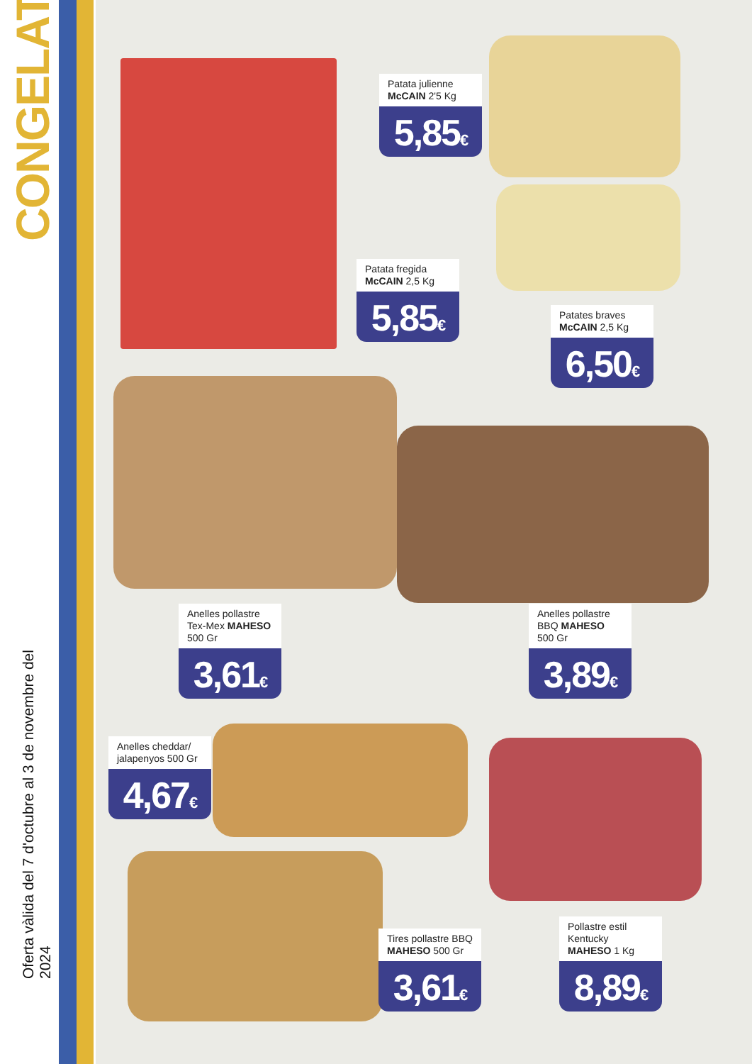CONGELATS
Oferta vàlida del 7 d'octubre al 3 de novembre del 2024
Patata julienne
McCAIN 2'5 Kg
5,85€
Patata fregida
McCAIN 2,5 Kg
5,85€
Patates braves
McCAIN 2,5 Kg
6,50€
Anelles pollastre Tex-Mex MAHESO 500 Gr
3,61€
Anelles pollastre BBQ MAHESO 500 Gr
3,89€
Anelles cheddar/ jalapenyos 500 Gr
4,67€
Pollastre estil Kentucky MAHESO 1 Kg
8,89€
Tires pollastre BBQ MAHESO 500 Gr
3,61€